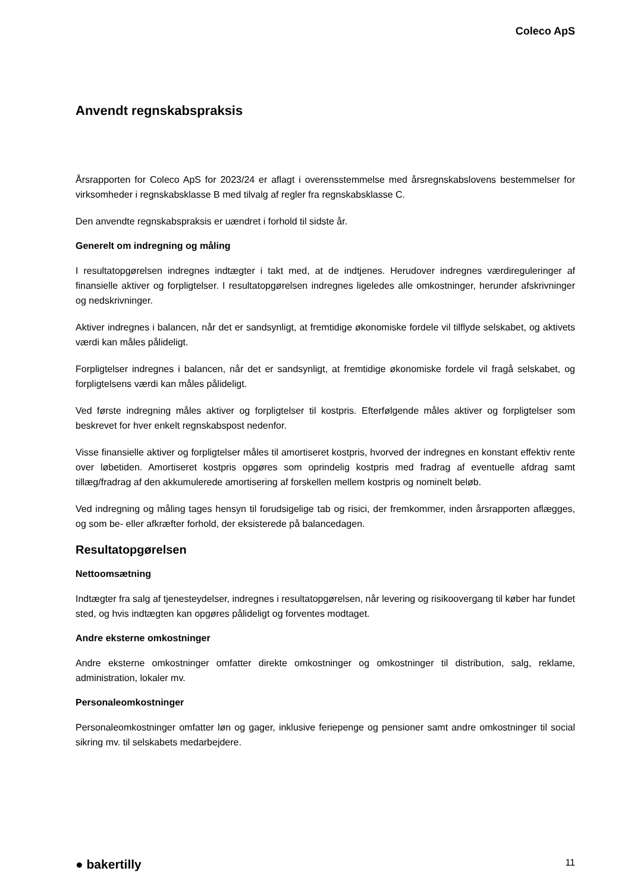Coleco ApS
Anvendt regnskabspraksis
Årsrapporten for Coleco ApS for 2023/24 er aflagt i overensstemmelse med årsregnskabslovens bestemmelser for virksomheder i regnskabsklasse B med tilvalg af regler fra regnskabsklasse C.
Den anvendte regnskabspraksis er uændret i forhold til sidste år.
Generelt om indregning og måling
I resultatopgørelsen indregnes indtægter i takt med, at de indtjenes. Herudover indregnes værdireguleringer af finansielle aktiver og forpligtelser. I resultatopgørelsen indregnes ligeledes alle omkostninger, herunder afskrivninger og nedskrivninger.
Aktiver indregnes i balancen, når det er sandsynligt, at fremtidige økonomiske fordele vil tilflyde selskabet, og aktivets værdi kan måles pålideligt.
Forpligtelser indregnes i balancen, når det er sandsynligt, at fremtidige økonomiske fordele vil fragå selskabet, og forpligtelsens værdi kan måles pålideligt.
Ved første indregning måles aktiver og forpligtelser til kostpris. Efterfølgende måles aktiver og forpligtelser som beskrevet for hver enkelt regnskabspost nedenfor.
Visse finansielle aktiver og forpligtelser måles til amortiseret kostpris, hvorved der indregnes en konstant effektiv rente over løbetiden. Amortiseret kostpris opgøres som oprindelig kostpris med fradrag af eventuelle afdrag samt tillæg/fradrag af den akkumulerede amortisering af forskellen mellem kostpris og nominelt beløb.
Ved indregning og måling tages hensyn til forudsigelige tab og risici, der fremkommer, inden årsrapporten aflægges, og som be- eller afkræfter forhold, der eksisterede på balancedagen.
Resultatopgørelsen
Nettoomsætning
Indtægter fra salg af tjenesteydelser, indregnes i resultatopgørelsen, når levering og risikoovergang til køber har fundet sted, og hvis indtægten kan opgøres pålideligt og forventes modtaget.
Andre eksterne omkostninger
Andre eksterne omkostninger omfatter direkte omkostninger og omkostninger til distribution, salg, reklame, administration, lokaler mv.
Personaleomkostninger
Personaleomkostninger omfatter løn og gager, inklusive feriepenge og pensioner samt andre omkostninger til social sikring mv. til selskabets medarbejdere.
● bakertilly 11